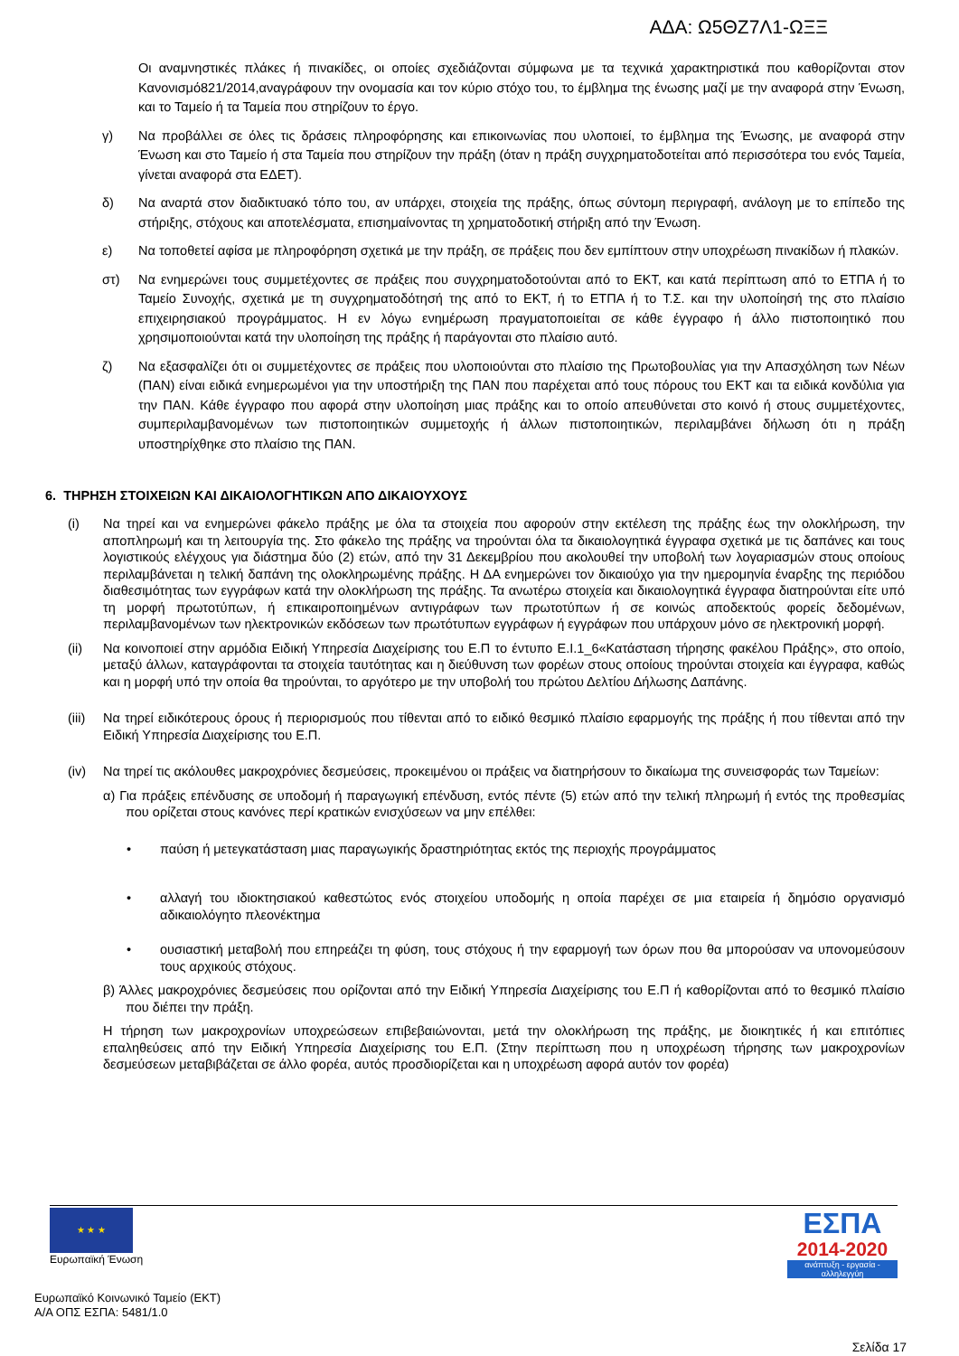ΑΔΑ: Ω5ΘΖ7Λ1-ΩΞΞ
Οι αναμνηστικές πλάκες ή πινακίδες, οι οποίες σχεδιάζονται σύμφωνα με τα τεχνικά χαρακτηριστικά που καθορίζονται στον Κανονισμό821/2014,αναγράφουν την ονομασία και τον κύριο στόχο του, το έμβλημα της ένωσης μαζί με την αναφορά στην Ένωση, και το Ταμείο ή τα Ταμεία που στηρίζουν το έργο.
γ) Να προβάλλει σε όλες τις δράσεις πληροφόρησης και επικοινωνίας που υλοποιεί, το έμβλημα της Ένωσης, με αναφορά στην Ένωση και στο Ταμείο ή στα Ταμεία που στηρίζουν την πράξη (όταν η πράξη συγχρηματοδοτείται από περισσότερα του ενός Ταμεία, γίνεται αναφορά στα ΕΔΕΤ).
δ) Να αναρτά στον διαδικτυακό τόπο του, αν υπάρχει, στοιχεία της πράξης, όπως σύντομη περιγραφή, ανάλογη με το επίπεδο της στήριξης, στόχους και αποτελέσματα, επισημαίνοντας τη χρηματοδοτική στήριξη από την Ένωση.
ε) Να τοποθετεί αφίσα με πληροφόρηση σχετικά με την πράξη, σε πράξεις που δεν εμπίπτουν στην υποχρέωση πινακίδων ή πλακών.
στ) Να ενημερώνει τους συμμετέχοντες σε πράξεις που συγχρηματοδοτούνται από το ΕΚΤ, και κατά περίπτωση από το ΕΤΠΑ ή το Ταμείο Συνοχής, σχετικά με τη συγχρηματοδότησή της από το ΕΚΤ, ή το ΕΤΠΑ ή το Τ.Σ. και την υλοποίησή της στο πλαίσιο επιχειρησιακού προγράμματος. Η εν λόγω ενημέρωση πραγματοποιείται σε κάθε έγγραφο ή άλλο πιστοποιητικό που χρησιμοποιούνται κατά την υλοποίηση της πράξης ή παράγονται στο πλαίσιο αυτό.
ζ) Να εξασφαλίζει ότι οι συμμετέχοντες σε πράξεις που υλοποιούνται στο πλαίσιο της Πρωτοβουλίας για την Απασχόληση των Νέων (ΠΑΝ) είναι ειδικά ενημερωμένοι για την υποστήριξη της ΠΑΝ που παρέχεται από τους πόρους του ΕΚΤ και τα ειδικά κονδύλια για την ΠΑΝ. Κάθε έγγραφο που αφορά στην υλοποίηση μιας πράξης και το οποίο απευθύνεται στο κοινό ή στους συμμετέχοντες, συμπεριλαμβανομένων των πιστοποιητικών συμμετοχής ή άλλων πιστοποιητικών, περιλαμβάνει δήλωση ότι η πράξη υποστηρίχθηκε στο πλαίσιο της ΠΑΝ.
6. ΤΗΡΗΣΗ ΣΤΟΙΧΕΙΩΝ ΚΑΙ ΔΙΚΑΙΟΛΟΓΗΤΙΚΩΝ ΑΠΟ ΔΙΚΑΙΟΥΧΟΥΣ
(i) Να τηρεί και να ενημερώνει φάκελο πράξης με όλα τα στοιχεία που αφορούν στην εκτέλεση της πράξης έως την ολοκλήρωση, την αποπληρωμή και τη λειτουργία της. Στο φάκελο της πράξης να τηρούνται όλα τα δικαιολογητικά έγγραφα σχετικά με τις δαπάνες και τους λογιστικούς ελέγχους για διάστημα δύο (2) ετών, από την 31 Δεκεμβρίου που ακολουθεί την υποβολή των λογαριασμών στους οποίους περιλαμβάνεται η τελική δαπάνη της ολοκληρωμένης πράξης. Η ΔΑ ενημερώνει τον δικαιούχο για την ημερομηνία έναρξης της περιόδου διαθεσιμότητας των εγγράφων κατά την ολοκλήρωση της πράξης. Τα ανωτέρω στοιχεία και δικαιολογητικά έγγραφα διατηρούνται είτε υπό τη μορφή πρωτοτύπων, ή επικαιροποιημένων αντιγράφων των πρωτοτύπων ή σε κοινώς αποδεκτούς φορείς δεδομένων, περιλαμβανομένων των ηλεκτρονικών εκδόσεων των πρωτότυπων εγγράφων ή εγγράφων που υπάρχουν μόνο σε ηλεκτρονική μορφή.
(ii) Να κοινοποιεί στην αρμόδια Ειδική Υπηρεσία Διαχείρισης του Ε.Π το έντυπο Ε.Ι.1_6«Κατάσταση τήρησης φακέλου Πράξης», στο οποίο, μεταξύ άλλων, καταγράφονται τα στοιχεία ταυτότητας και η διεύθυνση των φορέων στους οποίους τηρούνται στοιχεία και έγγραφα, καθώς και η μορφή υπό την οποία θα τηρούνται, το αργότερο με την υποβολή του πρώτου Δελτίου Δήλωσης Δαπάνης.
(iii) Να τηρεί ειδικότερους όρους ή περιορισμούς που τίθενται από το ειδικό θεσμικό πλαίσιο εφαρμογής της πράξης ή που τίθενται από την Ειδική Υπηρεσία Διαχείρισης του Ε.Π.
(iv) Να τηρεί τις ακόλουθες μακροχρόνιες δεσμεύσεις, προκειμένου οι πράξεις να διατηρήσουν το δικαίωμα της συνεισφοράς των Ταμείων:
α) Για πράξεις επένδυσης σε υποδομή ή παραγωγική επένδυση, εντός πέντε (5) ετών από την τελική πληρωμή ή εντός της προθεσμίας που ορίζεται στους κανόνες περί κρατικών ενισχύσεων να μην επέλθει:
• παύση ή μετεγκατάσταση μιας παραγωγικής δραστηριότητας εκτός της περιοχής προγράμματος
• αλλαγή του ιδιοκτησιακού καθεστώτος ενός στοιχείου υποδομής η οποία παρέχει σε μια εταιρεία ή δημόσιο οργανισμό αδικαιολόγητο πλεονέκτημα
• ουσιαστική μεταβολή που επηρεάζει τη φύση, τους στόχους ή την εφαρμογή των όρων που θα μπορούσαν να υπονομεύσουν τους αρχικούς στόχους.
β) Άλλες μακροχρόνιες δεσμεύσεις που ορίζονται από την Ειδική Υπηρεσία Διαχείρισης του Ε.Π ή καθορίζονται από το θεσμικό πλαίσιο που διέπει την πράξη.
Η τήρηση των μακροχρονίων υποχρεώσεων επιβεβαιώνονται, μετά την ολοκλήρωση της πράξης, με διοικητικές ή και επιτόπιες επαληθεύσεις από την Ειδική Υπηρεσία Διαχείρισης του Ε.Π. (Στην περίπτωση που η υποχρέωση τήρησης των μακροχρονίων δεσμεύσεων μεταβιβάζεται σε άλλο φορέα, αυτός προσδιορίζεται και η υποχρέωση αφορά αυτόν τον φορέα)
★ ★ ★
Ευρωπαϊκή Ένωση
ΕΣΠΑ
2014-2020
ανάπτυξη - εργασία - αλληλεγγύη
Ευρωπαϊκό Κοινωνικό Ταμείο (ΕΚΤ)
Α/Α ΟΠΣ ΕΣΠΑ: 5481/1.0
Σελίδα 17